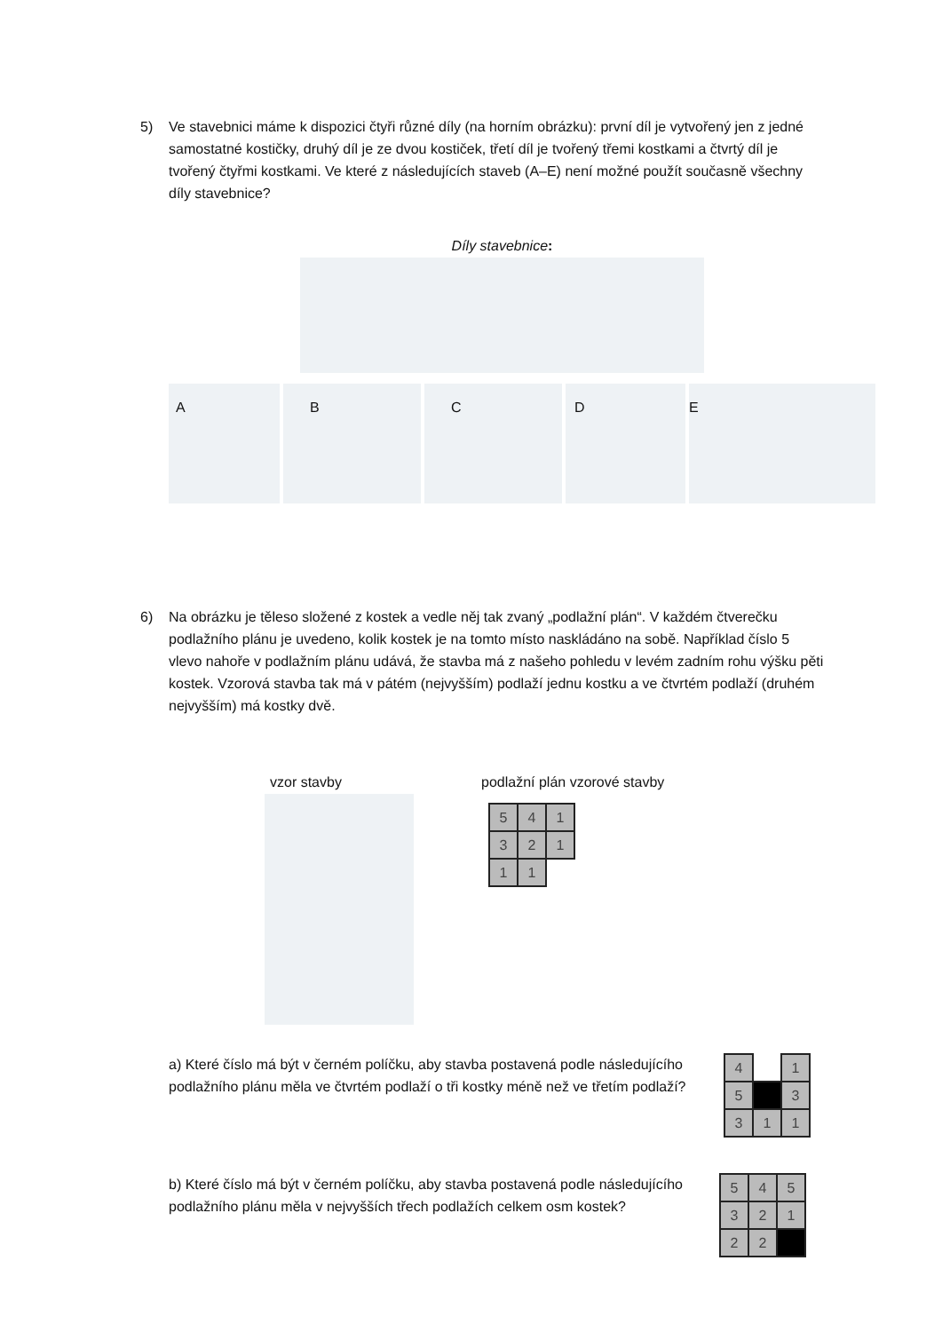5) Ve stavebnici máme k dispozici čtyři různé díly (na horním obrázku): první díl je vytvořený jen z jedné samostatné kostičky, druhý díl je ze dvou kostiček, třetí díl je tvořený třemi kostkami a čtvrtý díl je tvořený čtyřmi kostkami. Ve které z následujících staveb (A–E) není možné použít současně všechny díly stavebnice?
Díly stavebnice:
A B C D E
6) Na obrázku je těleso složené z kostek a vedle něj tak zvaný „podlažní plán“. V každém čtverečku podlažního plánu je uvedeno, kolik kostek je na tomto místo naskládáno na sobě. Například číslo 5 vlevo nahoře v podlažním plánu udává, že stavba má z našeho pohledu v levém zadním rohu výšku pěti kostek. Vzorová stavba tak má v pátém (nejvyšším) podlaží jednu kostku a ve čtvrtém podlaží (druhém nejvyšším) má kostky dvě.
vzor stavby podlažní plán vzorové stavby
| 5 | 4 | 1 |
| 3 | 2 | 1 |
| 1 | 1 | |
a) Které číslo má být v černém políčku, aby stavba postavená podle následujícího podlažního plánu měla ve čtvrtém podlaží o tři kostky méně než ve třetím podlaží?
| 4 | | 1 |
| 5 | | 3 |
| 3 | 1 | 1 |
b) Které číslo má být v černém políčku, aby stavba postavená podle následujícího podlažního plánu měla v nejvyšších třech podlažích celkem osm kostek?
| 5 | 4 | 5 |
| 3 | 2 | 1 |
| 2 | 2 | |